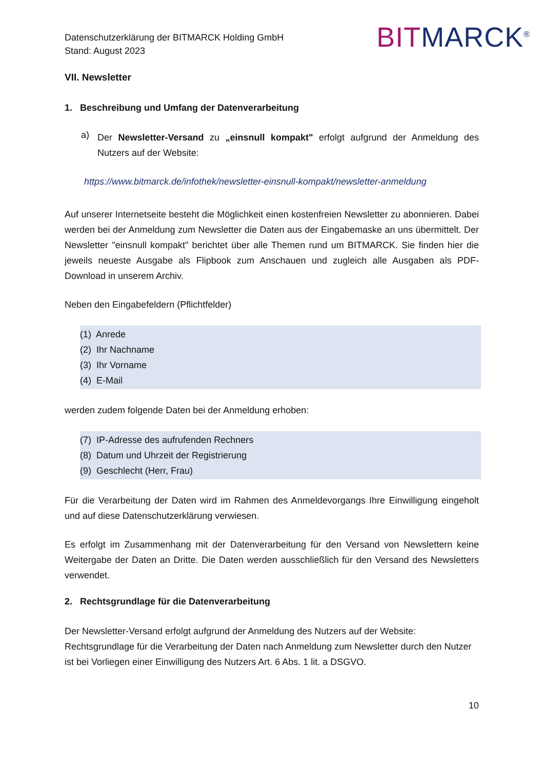Datenschutzerklärung der BITMARCK Holding GmbH
Stand: August 2023
BIT MARCK<sup>®</sup>
VII. Newsletter
1. Beschreibung und Umfang der Datenverarbeitung
a)
Der Newsletter-Versand zu „einsnull kompakt" erfolgt aufgrund der Anmeldung des Nutzers auf der Website:
https://www.bitmarck.de/infothek/newsletter-einsnull-kompakt/newsletter-anmeldung
Auf unserer Internetseite besteht die Möglichkeit einen kostenfreien Newsletter zu abonnieren. Dabei werden bei der Anmeldung zum Newsletter die Daten aus der Eingabemaske an uns übermittelt. Der Newsletter "einsnull kompakt" berichtet über alle Themen rund um BITMARCK. Sie finden hier die jeweils neueste Ausgabe als Flipbook zum Anschauen und zugleich alle Ausgaben als PDF-Download in unserem Archiv.
Neben den Eingabefeldern (Pflichtfelder)
(1) Anrede
(2) Ihr Nachname
(3) Ihr Vorname
(4) E-Mail
werden zudem folgende Daten bei der Anmeldung erhoben:
(7) IP-Adresse des aufrufenden Rechners
(8) Datum und Uhrzeit der Registrierung
(9) Geschlecht (Herr, Frau)
Für die Verarbeitung der Daten wird im Rahmen des Anmeldevorgangs Ihre Einwilligung eingeholt und auf diese Datenschutzerklärung verwiesen.
Es erfolgt im Zusammenhang mit der Datenverarbeitung für den Versand von Newslettern keine Weitergabe der Daten an Dritte. Die Daten werden ausschließlich für den Versand des Newsletters verwendet.
2. Rechtsgrundlage für die Datenverarbeitung
Der Newsletter-Versand erfolgt aufgrund der Anmeldung des Nutzers auf der Website:
Rechtsgrundlage für die Verarbeitung der Daten nach Anmeldung zum Newsletter durch den Nutzer ist bei Vorliegen einer Einwilligung des Nutzers Art. 6 Abs. 1 lit. a DSGVO.
10